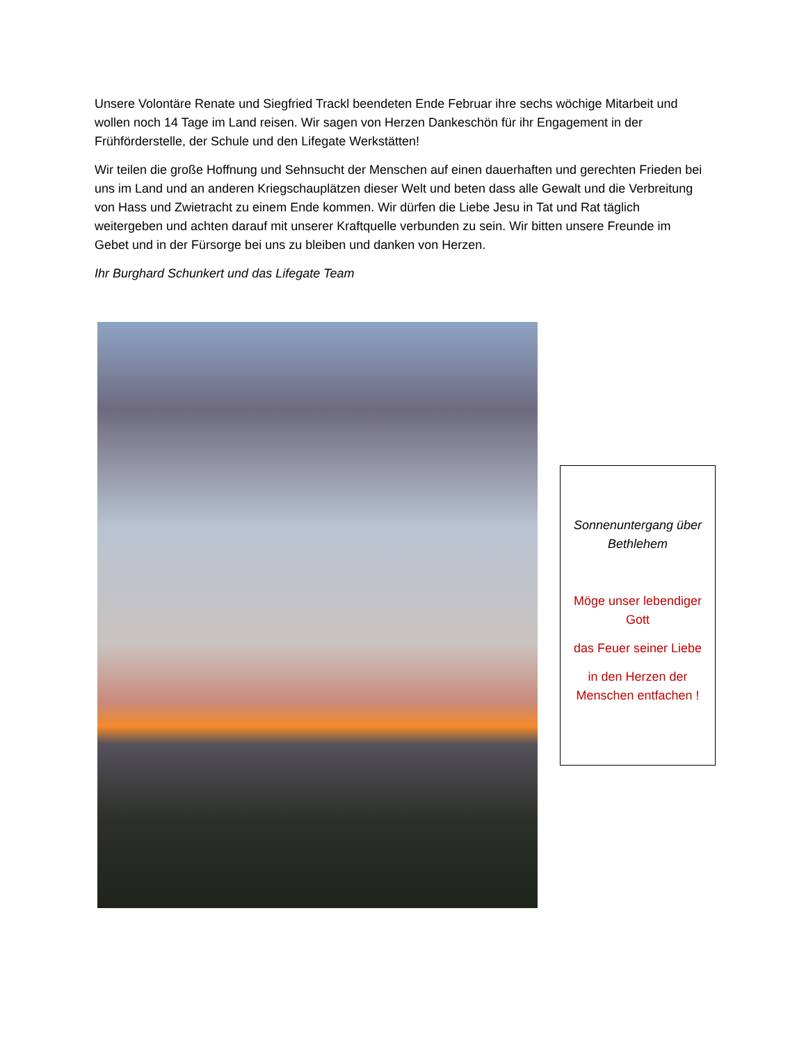Unsere Volontäre Renate und Siegfried Trackl beendeten Ende Februar ihre sechs wöchige Mitarbeit und wollen noch 14 Tage im Land reisen. Wir sagen von Herzen Dankeschön für ihr Engagement in der Frühförderstelle, der Schule und den Lifegate Werkstätten!
Wir teilen die große Hoffnung und Sehnsucht der Menschen auf einen dauerhaften und gerechten Frieden bei uns im Land und an anderen Kriegschauplätzen dieser Welt und beten dass alle Gewalt und die Verbreitung von Hass und Zwietracht zu einem Ende kommen. Wir dürfen die Liebe Jesu in Tat und Rat täglich weitergeben und achten darauf mit unserer Kraftquelle verbunden zu sein. Wir bitten unsere Freunde im Gebet und in der Fürsorge bei uns zu bleiben und danken von Herzen.
Ihr Burghard Schunkert und das Lifegate Team
Sonnenuntergang über Bethlehem
Möge unser lebendiger Gott
das Feuer seiner Liebe
in den Herzen der Menschen entfachen !